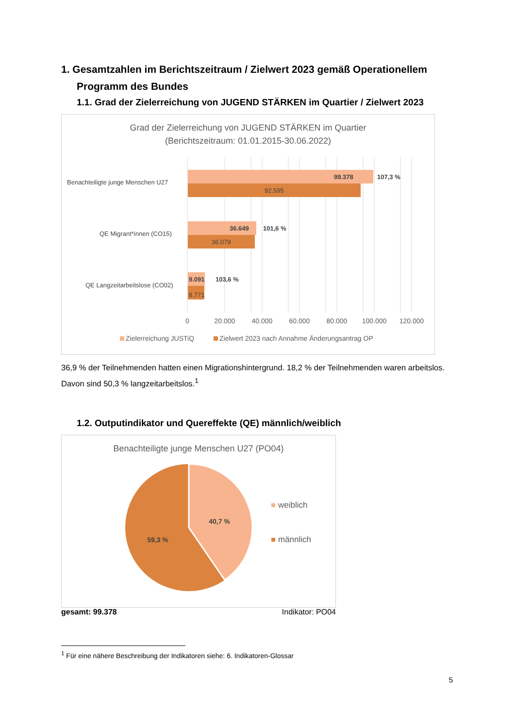1. Gesamtzahlen im Berichtszeitraum / Zielwert 2023 gemäß Operationellem Programm des Bundes
1.1. Grad der Zielerreichung von JUGEND STÄRKEN im Quartier / Zielwert 2023
Grad der Zielerreichung von JUGEND STÄRKEN im Quartier
(Berichtszeitraum: 01.01.2015-30.06.2022)
Benachteiligte junge Menschen U27
QE Migrant*innen (CO15)
QE Langzeitarbeitslose (CO02)
99.378
107,3 %
92.595
36.649
101,6 %
36.079
9.091
103,6 %
8.771
0
20.000
40.000
60.000
80.000
100.000
120.000
Zielerreichung JUSTiQ
Zielwert 2023 nach Annahme Änderungsantrag OP
36,9 % der Teilnehmenden hatten einen Migrationshintergrund. 18,2 % der Teilnehmenden waren arbeitslos. Davon sind 50,3 % langzeitarbeitslos.<sup>1</sup>
1.2. Outputindikator und Quereffekte (QE) männlich/weiblich
Benachteiligte junge Menschen U27 (PO04)
40,7 %
59,3 %
weiblich
männlich
gesamt: 99.378 Indikator: PO04
<sup>1</sup> Für eine nähere Beschreibung der Indikatoren siehe: 6. Indikatoren-Glossar
5